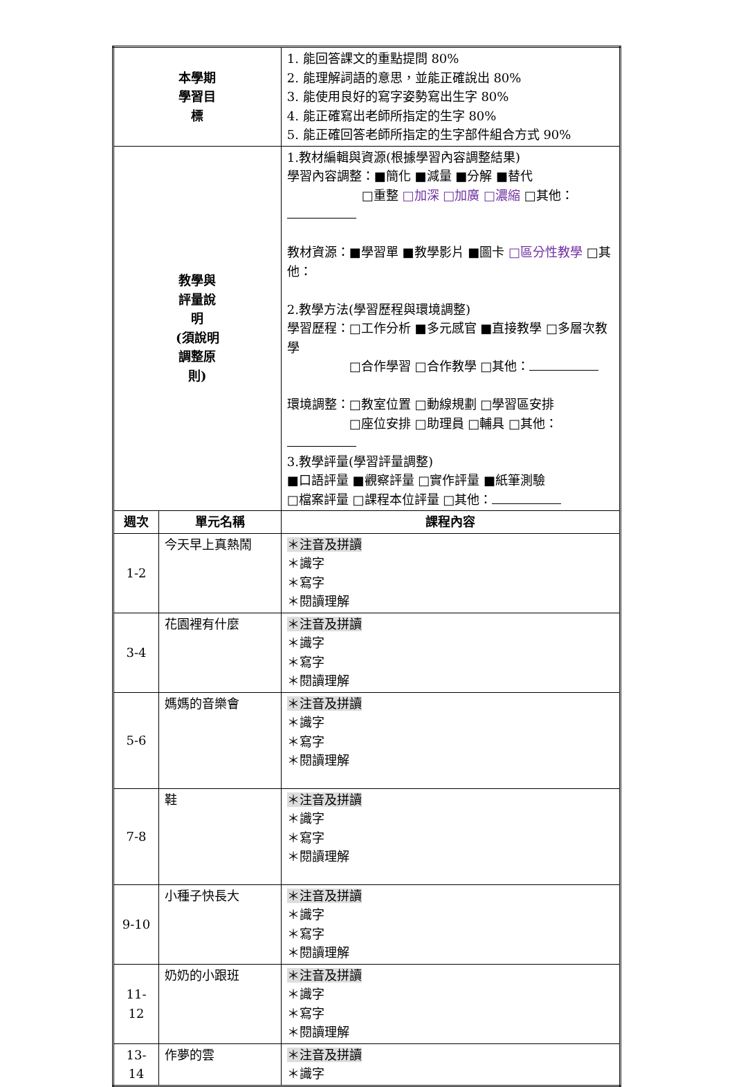| 本學期 學習目 標 | | 1. 能回答課文的重點提問 80% 2. 能理解詞語的意思，並能正確說出 80% 3. 能使用良好的寫字姿勢寫出生字 80% 4. 能正確寫出老師所指定的生字 80% 5. 能正確回答老師所指定的生字部件組合方式 90% | |
| 教學與 評量說 明 (須說明 調整原 則) | | 1.教材編輯與資源(根據學習內容調整結果) 學習內容調整：■簡化 ■減量 ■分解 ■替代 □重整 □加深 □加廣 □濃縮 □其他： 教材資源：■學習單 ■教學影片 ■圖卡 □區分性教學 □其他： 2.教學方法(學習歷程與環境調整) 學習歷程：□工作分析 ■多元感官 ■直接教學 □多層次教學 □合作學習 □合作教學 □其他： 環境調整：□教室位置 □動線規劃 □學習區安排 □座位安排 □助理員 □輔具 □其他： 3.教學評量(學習評量調整) ■口語評量 ■觀察評量 □實作評量 ■紙筆測驗 □檔案評量 □課程本位評量 □其他： | |
| 週次 | 單元名稱 | | 課程內容 |
| 1-2 | 今天早上真熱鬧 | | ＊注音及拼讀 ＊識字 ＊寫字 ＊閱讀理解 |
| 3-4 | 花園裡有什麼 | | ＊注音及拼讀 ＊識字 ＊寫字 ＊閱讀理解 |
| 5-6 | 媽媽的音樂會 | | ＊注音及拼讀 ＊識字 ＊寫字 ＊閱讀理解 |
| 7-8 | 鞋 | | ＊注音及拼讀 ＊識字 ＊寫字 ＊閱讀理解 |
| 9-10 | 小種子快長大 | | ＊注音及拼讀 ＊識字 ＊寫字 ＊閱讀理解 |
| 11- 12 | 奶奶的小跟班 | | ＊注音及拼讀 ＊識字 ＊寫字 ＊閱讀理解 |
| 13- 14 | 作夢的雲 | | ＊注音及拼讀 ＊識字 |